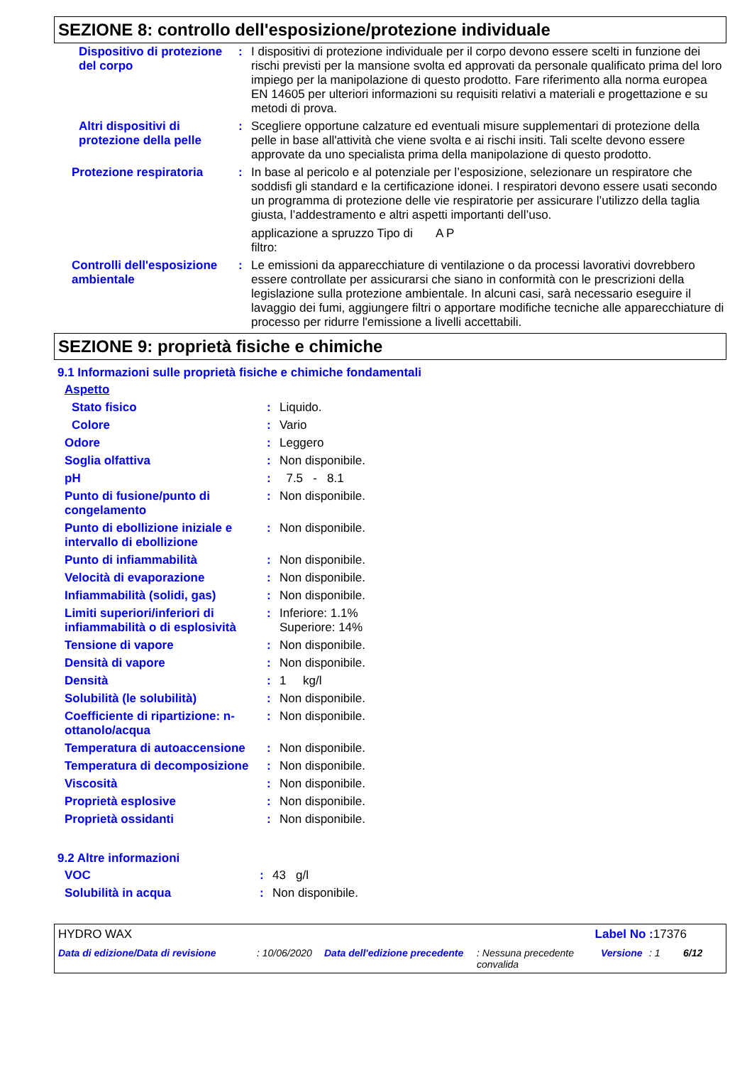SEZIONE 8: controllo dell'esposizione/protezione individuale
| Dispositivo di protezione del corpo | : | I dispositivi di protezione individuale per il corpo devono essere scelti in funzione dei rischi previsti per la mansione svolta ed approvati da personale qualificato prima del loro impiego per la manipolazione di questo prodotto. Fare riferimento alla norma europea EN 14605 per ulteriori informazioni su requisiti relativi a materiali e progettazione e su metodi di prova. |
| Altri dispositivi di protezione della pelle | : | Scegliere opportune calzature ed eventuali misure supplementari di protezione della pelle in base all'attività che viene svolta e ai rischi insiti. Tali scelte devono essere approvate da uno specialista prima della manipolazione di questo prodotto. |
| Protezione respiratoria | : | In base al pericolo e al potenziale per l’esposizione, selezionare un respiratore che soddisfi gli standard e la certificazione idonei. I respiratori devono essere usati secondo un programma di protezione delle vie respiratorie per assicurare l’utilizzo della taglia giusta, l’addestramento e altri aspetti importanti dell’uso. applicazione a spruzzo Tipo di filtro: A P |
| Controlli dell'esposizione ambientale | : | Le emissioni da apparecchiature di ventilazione o da processi lavorativi dovrebbero essere controllate per assicurarsi che siano in conformità con le prescrizioni della legislazione sulla protezione ambientale. In alcuni casi, sarà necessario eseguire il lavaggio dei fumi, aggiungere filtri o apportare modifiche tecniche alle apparecchiature di processo per ridurre l'emissione a livelli accettabili. |
SEZIONE 9: proprietà fisiche e chimiche
9.1 Informazioni sulle proprietà fisiche e chimiche fondamentali
| Aspetto | | |
| Stato fisico | : | Liquido. |
| Colore | : | Vario |
| Odore | : | Leggero |
| Soglia olfattiva | : | Non disponibile. |
| pH | : | 7.5 - 8.1 |
| Punto di fusione/punto di congelamento | : | Non disponibile. |
| Punto di ebollizione iniziale e intervallo di ebollizione | : | Non disponibile. |
| Punto di infiammabilità | : | Non disponibile. |
| Velocità di evaporazione | : | Non disponibile. |
| Infiammabilità (solidi, gas) | : | Non disponibile. |
| Limiti superiori/inferiori di infiammabilità o di esplosività | : | Inferiore: 1.1% Superiore: 14% |
| Tensione di vapore | : | Non disponibile. |
| Densità di vapore | : | Non disponibile. |
| Densità | : | 1 kg/l |
| Solubilità (le solubilità) | : | Non disponibile. |
| Coefficiente di ripartizione: n-ottanolo/acqua | : | Non disponibile. |
| Temperatura di autoaccensione | : | Non disponibile. |
| Temperatura di decomposizione | : | Non disponibile. |
| Viscosità | : | Non disponibile. |
| Proprietà esplosive | : | Non disponibile. |
| Proprietà ossidanti | : | Non disponibile. |
9.2 Altre informazioni
| VOC | : | 43 g/l |
| Solubilità in acqua | : | Non disponibile. |
HYDRO WAX Label No : 17376
Data di edizione/Data di revisione : 10/06/2020 Data dell'edizione precedente : Nessuna precedente convalida Versione : 1 6/12